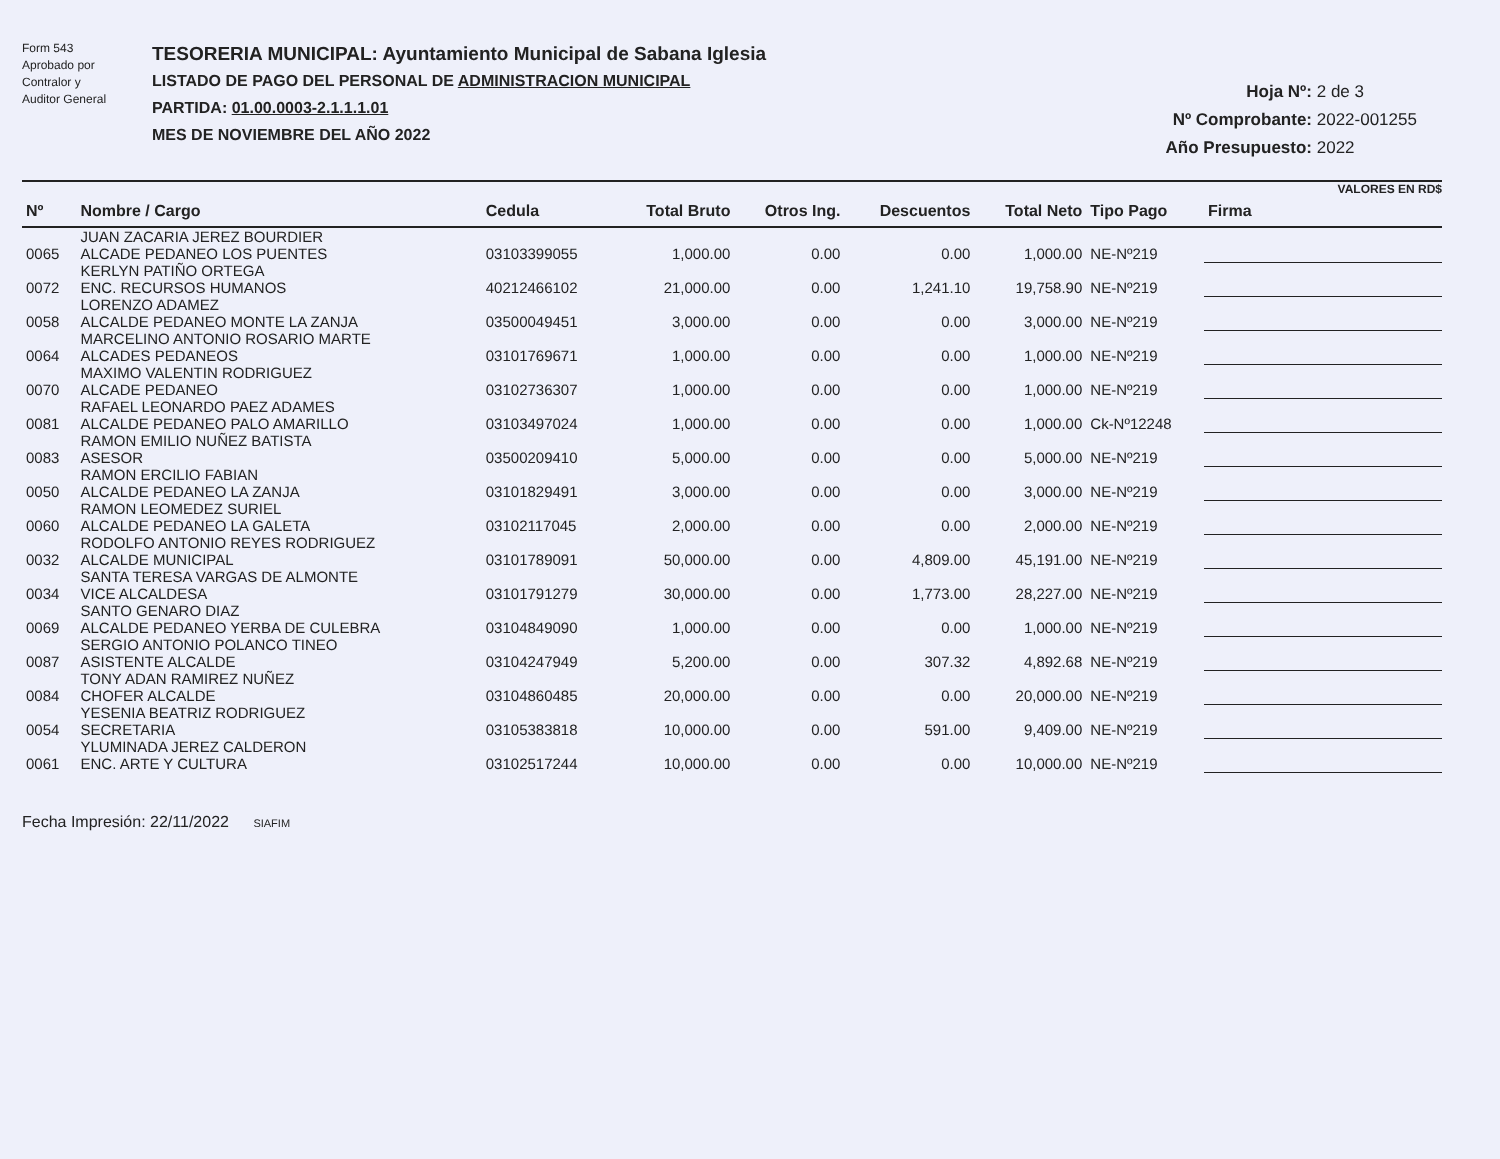Form 543
Aprobado por
Contralor y
Auditor General
TESORERIA MUNICIPAL: Ayuntamiento Municipal de Sabana Iglesia
LISTADO DE PAGO DEL PERSONAL DE ADMINISTRACION MUNICIPAL
PARTIDA: 01.00.0003-2.1.1.1.01
MES DE NOVIEMBRE DEL AÑO 2022
Hoja Nº: 2 de 3
Nº Comprobante: 2022-001255
Año Presupuesto: 2022
VALORES EN RD$
| Nº | Nombre / Cargo | Cedula | Total Bruto | Otros Ing. | Descuentos | Total Neto | Tipo Pago | Firma |
| --- | --- | --- | --- | --- | --- | --- | --- | --- |
| 0065 | JUAN ZACARIA JEREZ BOURDIER ALCADE PEDANEO LOS PUENTES | 03103399055 | 1,000.00 | 0.00 | 0.00 | 1,000.00 | NE-Nº219 | |
| 0072 | KERLYN PATIÑO ORTEGA ENC. RECURSOS HUMANOS | 40212466102 | 21,000.00 | 0.00 | 1,241.10 | 19,758.90 | NE-Nº219 | |
| 0058 | LORENZO ADAMEZ ALCALDE PEDANEO MONTE LA ZANJA | 03500049451 | 3,000.00 | 0.00 | 0.00 | 3,000.00 | NE-Nº219 | |
| 0064 | MARCELINO ANTONIO ROSARIO MARTE ALCADES PEDANEOS | 03101769671 | 1,000.00 | 0.00 | 0.00 | 1,000.00 | NE-Nº219 | |
| 0070 | MAXIMO VALENTIN RODRIGUEZ ALCADE PEDANEO | 03102736307 | 1,000.00 | 0.00 | 0.00 | 1,000.00 | NE-Nº219 | |
| 0081 | RAFAEL LEONARDO PAEZ ADAMES ALCALDE PEDANEO PALO AMARILLO | 03103497024 | 1,000.00 | 0.00 | 0.00 | 1,000.00 | Ck-Nº12248 | |
| 0083 | RAMON EMILIO NUÑEZ BATISTA ASESOR | 03500209410 | 5,000.00 | 0.00 | 0.00 | 5,000.00 | NE-Nº219 | |
| 0050 | RAMON ERCILIO FABIAN ALCALDE PEDANEO LA ZANJA | 03101829491 | 3,000.00 | 0.00 | 0.00 | 3,000.00 | NE-Nº219 | |
| 0060 | RAMON LEOMEDEZ SURIEL ALCALDE PEDANEO LA GALETA | 03102117045 | 2,000.00 | 0.00 | 0.00 | 2,000.00 | NE-Nº219 | |
| 0032 | RODOLFO ANTONIO REYES RODRIGUEZ ALCALDE MUNICIPAL | 03101789091 | 50,000.00 | 0.00 | 4,809.00 | 45,191.00 | NE-Nº219 | |
| 0034 | SANTA TERESA VARGAS DE ALMONTE VICE ALCALDESA | 03101791279 | 30,000.00 | 0.00 | 1,773.00 | 28,227.00 | NE-Nº219 | |
| 0069 | SANTO GENARO DIAZ ALCALDE PEDANEO YERBA DE CULEBRA | 03104849090 | 1,000.00 | 0.00 | 0.00 | 1,000.00 | NE-Nº219 | |
| 0087 | SERGIO ANTONIO POLANCO TINEO ASISTENTE ALCALDE | 03104247949 | 5,200.00 | 0.00 | 307.32 | 4,892.68 | NE-Nº219 | |
| 0084 | TONY ADAN RAMIREZ NUÑEZ CHOFER ALCALDE | 03104860485 | 20,000.00 | 0.00 | 0.00 | 20,000.00 | NE-Nº219 | |
| 0054 | YESENIA BEATRIZ RODRIGUEZ SECRETARIA | 03105383818 | 10,000.00 | 0.00 | 591.00 | 9,409.00 | NE-Nº219 | |
| 0061 | YLUMINADA JEREZ CALDERON ENC. ARTE Y CULTURA | 03102517244 | 10,000.00 | 0.00 | 0.00 | 10,000.00 | NE-Nº219 | |
Fecha Impresión: 22/11/2022 SIAFIM